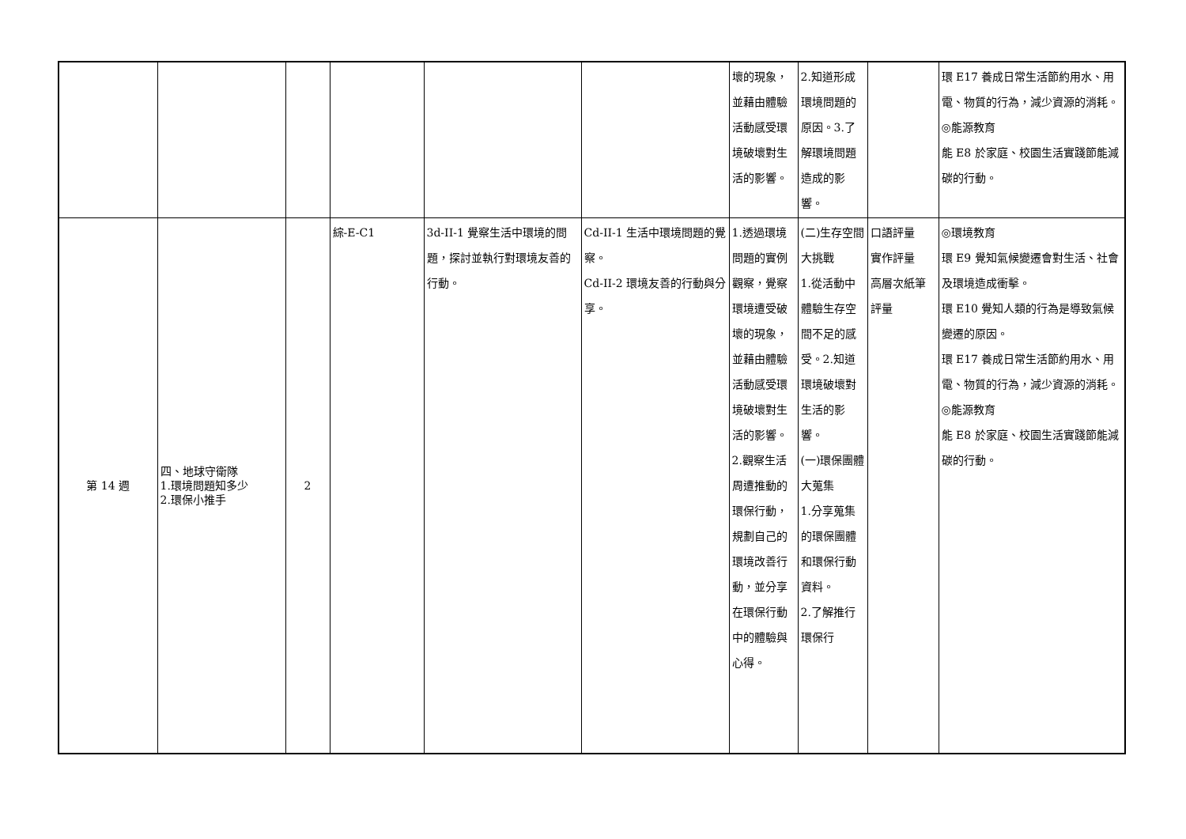| | | | | | | 壞的現象，並藉由體驗活動感受環境破壞對生活的影響。 | 2.知道形成環境問題的原因。3.了解環境問題造成的影響。 | | 環 E17 養成日常生活節約用水、用電、物質的行為，減少資源的消耗。 ◎能源教育 能 E8 於家庭、校園生活實踐節能減碳的行動。 |
| 第 14 週 | 四、地球守衛隊 1.環境問題知多少 2.環保小推手 | 2 | 綜-E-C1 | 3d-II-1 覺察生活中環境的問題，探討並執行對環境友善的行動。 | Cd-II-1 生活中環境問題的覺察。 Cd-II-2 環境友善的行動與分享。 | 1.透過環境問題的實例觀察，覺察環境遭受破壞的現象，並藉由體驗活動感受環境破壞對生活的影響。2.觀察生活周遭推動的環保行動，規劃自己的環境改善行動，並分享在環保行動中的體驗與心得。 | (二)生存空間大挑戰 1.從活動中體驗生存空間不足的感受。2.知道環境破壞對生活的影響。 (一)環保團體大蒐集 1.分享蒐集的環保團體和環保行動資料。 2.了解推行環保行 | 口語評量 實作評量 高層次紙筆評量 | ◎環境教育 環 E9 覺知氣候變遷會對生活、社會及環境造成衝擊。 環 E10 覺知人類的行為是導致氣候變遷的原因。 環 E17 養成日常生活節約用水、用電、物質的行為，減少資源的消耗。 ◎能源教育 能 E8 於家庭、校園生活實踐節能減碳的行動。 |